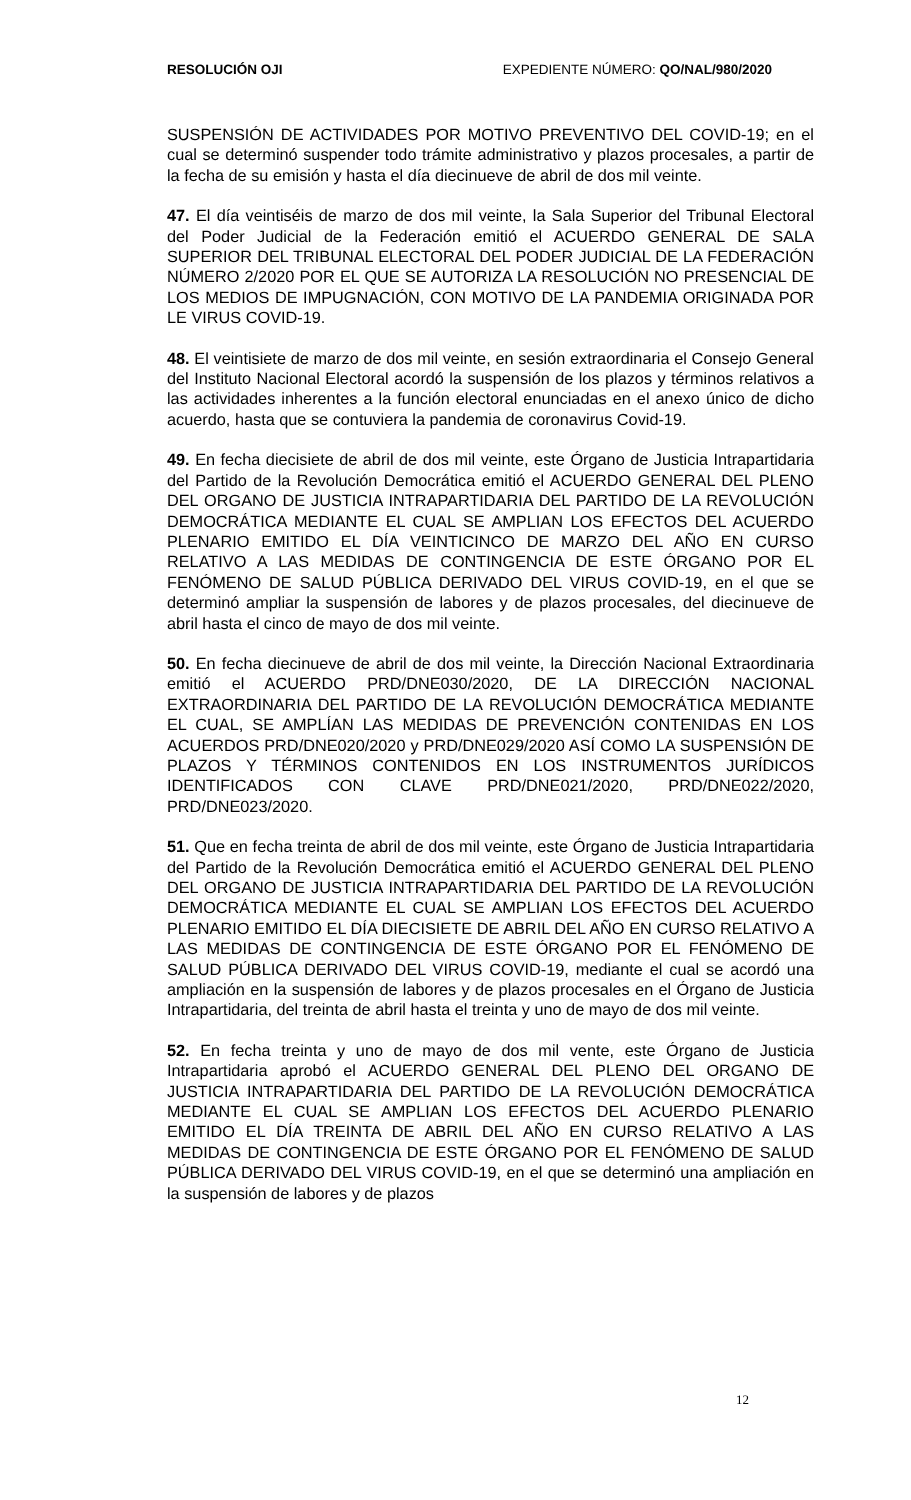RESOLUCIÓN OJI EXPEDIENTE NÚMERO: QO/NAL/980/2020
SUSPENSIÓN DE ACTIVIDADES POR MOTIVO PREVENTIVO DEL COVID-19; en el cual se determinó suspender todo trámite administrativo y plazos procesales, a partir de la fecha de su emisión y hasta el día diecinueve de abril de dos mil veinte.
47. El día veintiséis de marzo de dos mil veinte, la Sala Superior del Tribunal Electoral del Poder Judicial de la Federación emitió el ACUERDO GENERAL DE SALA SUPERIOR DEL TRIBUNAL ELECTORAL DEL PODER JUDICIAL DE LA FEDERACIÓN NÚMERO 2/2020 POR EL QUE SE AUTORIZA LA RESOLUCIÓN NO PRESENCIAL DE LOS MEDIOS DE IMPUGNACIÓN, CON MOTIVO DE LA PANDEMIA ORIGINADA POR LE VIRUS COVID-19.
48. El veintisiete de marzo de dos mil veinte, en sesión extraordinaria el Consejo General del Instituto Nacional Electoral acordó la suspensión de los plazos y términos relativos a las actividades inherentes a la función electoral enunciadas en el anexo único de dicho acuerdo, hasta que se contuviera la pandemia de coronavirus Covid-19.
49. En fecha diecisiete de abril de dos mil veinte, este Órgano de Justicia Intrapartidaria del Partido de la Revolución Democrática emitió el ACUERDO GENERAL DEL PLENO DEL ORGANO DE JUSTICIA INTRAPARTIDARIA DEL PARTIDO DE LA REVOLUCIÓN DEMOCRÁTICA MEDIANTE EL CUAL SE AMPLIAN LOS EFECTOS DEL ACUERDO PLENARIO EMITIDO EL DÍA VEINTICINCO DE MARZO DEL AÑO EN CURSO RELATIVO A LAS MEDIDAS DE CONTINGENCIA DE ESTE ÓRGANO POR EL FENÓMENO DE SALUD PÚBLICA DERIVADO DEL VIRUS COVID-19, en el que se determinó ampliar la suspensión de labores y de plazos procesales, del diecinueve de abril hasta el cinco de mayo de dos mil veinte.
50. En fecha diecinueve de abril de dos mil veinte, la Dirección Nacional Extraordinaria emitió el ACUERDO PRD/DNE030/2020, DE LA DIRECCIÓN NACIONAL EXTRAORDINARIA DEL PARTIDO DE LA REVOLUCIÓN DEMOCRÁTICA MEDIANTE EL CUAL, SE AMPLÍAN LAS MEDIDAS DE PREVENCIÓN CONTENIDAS EN LOS ACUERDOS PRD/DNE020/2020 y PRD/DNE029/2020 ASÍ COMO LA SUSPENSIÓN DE PLAZOS Y TÉRMINOS CONTENIDOS EN LOS INSTRUMENTOS JURÍDICOS IDENTIFICADOS CON CLAVE PRD/DNE021/2020, PRD/DNE022/2020, PRD/DNE023/2020.
51. Que en fecha treinta de abril de dos mil veinte, este Órgano de Justicia Intrapartidaria del Partido de la Revolución Democrática emitió el ACUERDO GENERAL DEL PLENO DEL ORGANO DE JUSTICIA INTRAPARTIDARIA DEL PARTIDO DE LA REVOLUCIÓN DEMOCRÁTICA MEDIANTE EL CUAL SE AMPLIAN LOS EFECTOS DEL ACUERDO PLENARIO EMITIDO EL DÍA DIECISIETE DE ABRIL DEL AÑO EN CURSO RELATIVO A LAS MEDIDAS DE CONTINGENCIA DE ESTE ÓRGANO POR EL FENÓMENO DE SALUD PÚBLICA DERIVADO DEL VIRUS COVID-19, mediante el cual se acordó una ampliación en la suspensión de labores y de plazos procesales en el Órgano de Justicia Intrapartidaria, del treinta de abril hasta el treinta y uno de mayo de dos mil veinte.
52. En fecha treinta y uno de mayo de dos mil vente, este Órgano de Justicia Intrapartidaria aprobó el ACUERDO GENERAL DEL PLENO DEL ORGANO DE JUSTICIA INTRAPARTIDARIA DEL PARTIDO DE LA REVOLUCIÓN DEMOCRÁTICA MEDIANTE EL CUAL SE AMPLIAN LOS EFECTOS DEL ACUERDO PLENARIO EMITIDO EL DÍA TREINTA DE ABRIL DEL AÑO EN CURSO RELATIVO A LAS MEDIDAS DE CONTINGENCIA DE ESTE ÓRGANO POR EL FENÓMENO DE SALUD PÚBLICA DERIVADO DEL VIRUS COVID-19, en el que se determinó una ampliación en la suspensión de labores y de plazos
12